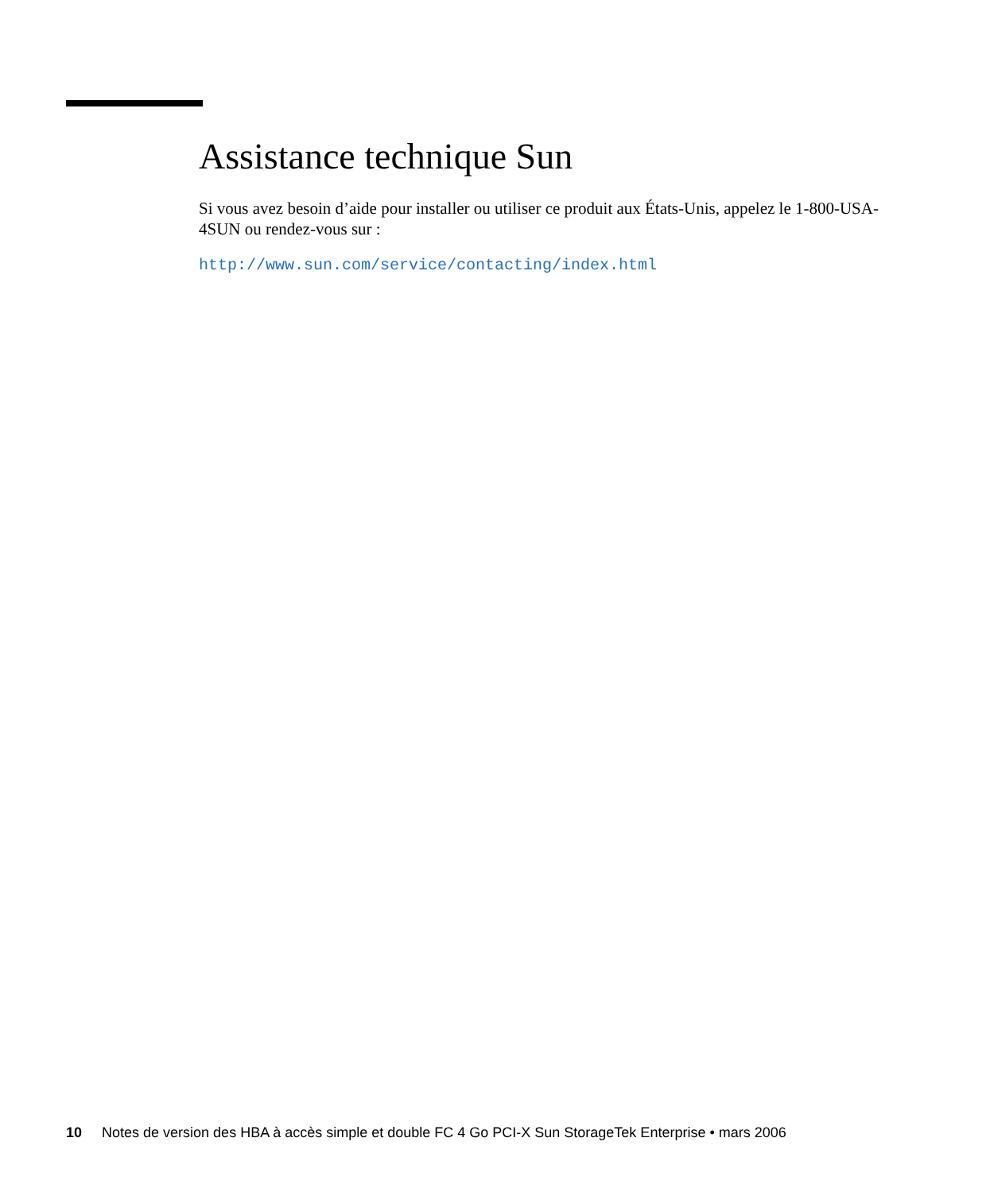Assistance technique Sun
Si vous avez besoin d’aide pour installer ou utiliser ce produit aux États-Unis, appelez le 1-800-USA-4SUN ou rendez-vous sur :
http://www.sun.com/service/contacting/index.html
10 Notes de version des HBA à accès simple et double FC 4 Go PCI-X Sun StorageTek Enterprise • mars 2006